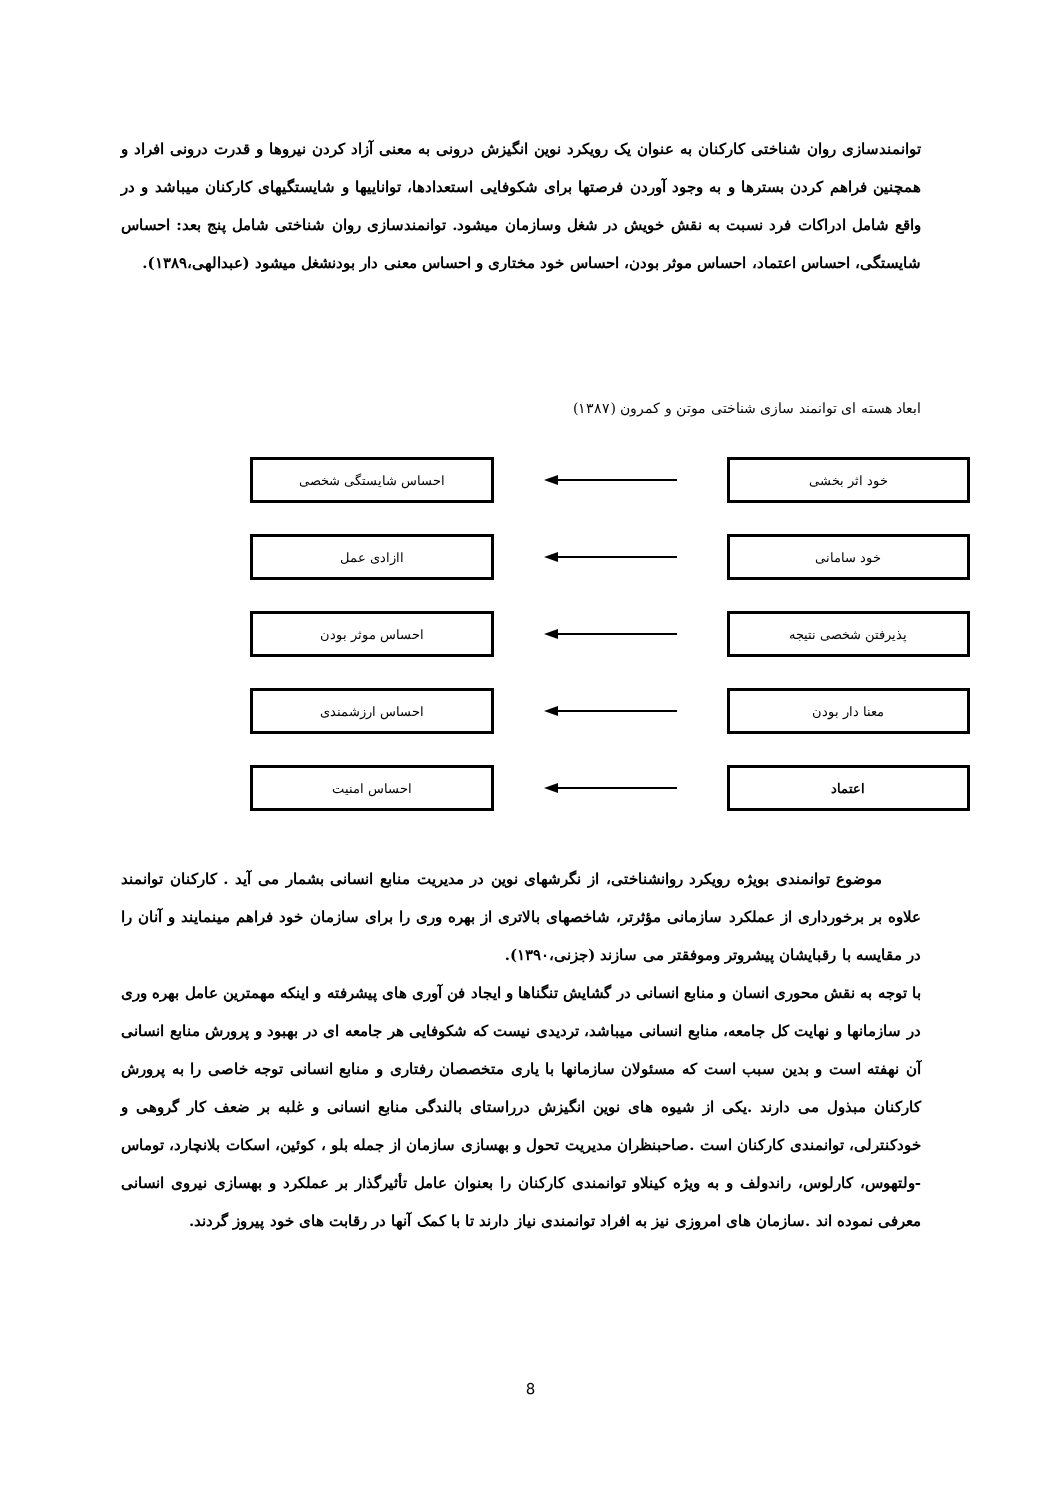توانمندسازی روان شناختی کارکنان به عنوان یک رویکرد نوین انگیزش درونی به معنی آزاد کردن نیروها و قدرت درونی افراد و همچنین فراهم کردن بسترها و به وجود آوردن فرصتها برای شکوفایی استعدادها، تواناییها و شایستگیهای کارکنان میباشد و در واقع شامل ادراکات فرد نسبت به نقش خویش در شغل وسازمان میشود. توانمندسازی روان شناختی شامل پنج بعد: احساس شایستگی، احساس اعتماد، احساس موثر بودن، احساس خود مختاری و احساس معنی دار بودنشغل میشود (عبدالهی،۱۳۸۹).
ابعاد هسته ای توانمند سازی شناختی موتن و کمرون (۱۳۸۷)
خود اثر بخشی احساس شایستگی شخصی
خود سامانی اازادی عمل
پذیرفتن شخصی نتیجه احساس موثر بودن
معنا دار بودن احساس ارزشمندی
اعتماد احساس امنیت
موضوع توانمندی بویژه رویکرد روانشناختی، از نگرشهای نوین در مدیریت منابع انسانی بشمار می آید . کارکنان توانمند علاوه بر برخورداری از عملکرد سازمانی مؤثرتر، شاخصهای بالاتری از بهره وری را برای سازمان خود فراهم مینمایند و آنان را در مقایسه با رقبایشان پیشروتر وموفقتر می سازند (جزنی،۱۳۹۰).
با توجه به نقش محوری انسان و منابع انسانی در گشایش تنگناها و ایجاد فن آوری های پیشرفته و اینکه مهمترین عامل بهره وری در سازمانها و نهایت کل جامعه، منابع انسانی میباشد، تردیدی نیست که شکوفایی هر جامعه ای در بهبود و پرورش منابع انسانی آن نهفته است و بدین سبب است که مسئولان سازمانها با یاری متخصصان رفتاری و منابع انسانی توجه خاصی را به پرورش کارکنان مبذول می دارند .یکی از شیوه های نوین انگیزش درراستای بالندگی منابع انسانی و غلبه بر ضعف کار گروهی و خودکنترلی، توانمندی کارکنان است .صاحبنظران مدیریت تحول و بهسازی سازمان از جمله بلو ، کوئین، اسکات بلانچارد، توماس -ولتهوس، کارلوس، راندولف و به ویژه کینلاو توانمندی کارکنان را بعنوان عامل تأثیرگذار بر عملکرد و بهسازی نیروی انسانی معرفی نموده اند .سازمان های امروزی نیز به افراد توانمندی نیاز دارند تا با کمک آنها در رقابت های خود پیروز گردند.
8